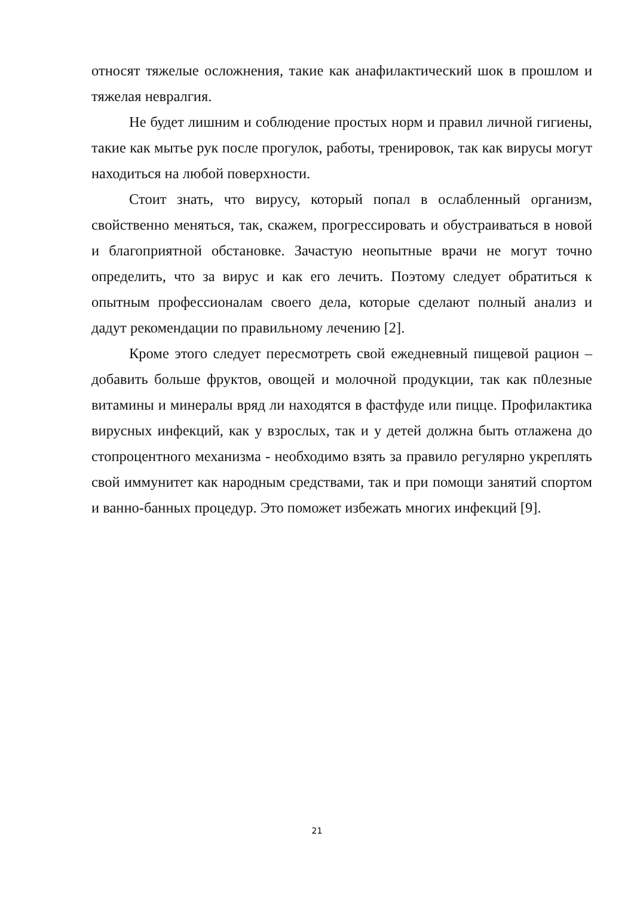относят тяжелые осложнения, такие как анафилактический шок в прошлом и тяжелая невралгия.
Не будет лишним и соблюдение простых норм и правил личной гигиены, такие как мытье рук после прогулок, работы, тренировок, так как вирусы могут находиться на любой поверхности.
Стоит знать, что вирусу, который попал в ослабленный организм, свойственно меняться, так, скажем, прогрессировать и обустраиваться в новой и благоприятной обстановке. Зачастую неопытные врачи не могут точно определить, что за вирус и как его лечить. Поэтому следует обратиться к опытным профессионалам своего дела, которые сделают полный анализ и дадут рекомендации по правильному лечению [2].
Кроме этого следует пересмотреть свой ежедневный пищевой рацион – добавить больше фруктов, овощей и молочной продукции, так как п0лезные витамины и минералы вряд ли находятся в фастфуде или пицце. Профилактика вирусных инфекций, как у взрослых, так и у детей должна быть отлажена до стопроцентного механизма - необходимо взять за правило регулярно укреплять свой иммунитет как народным средствами, так и при помощи занятий спортом и ванно-банных процедур. Это поможет избежать многих инфекций [9].
21